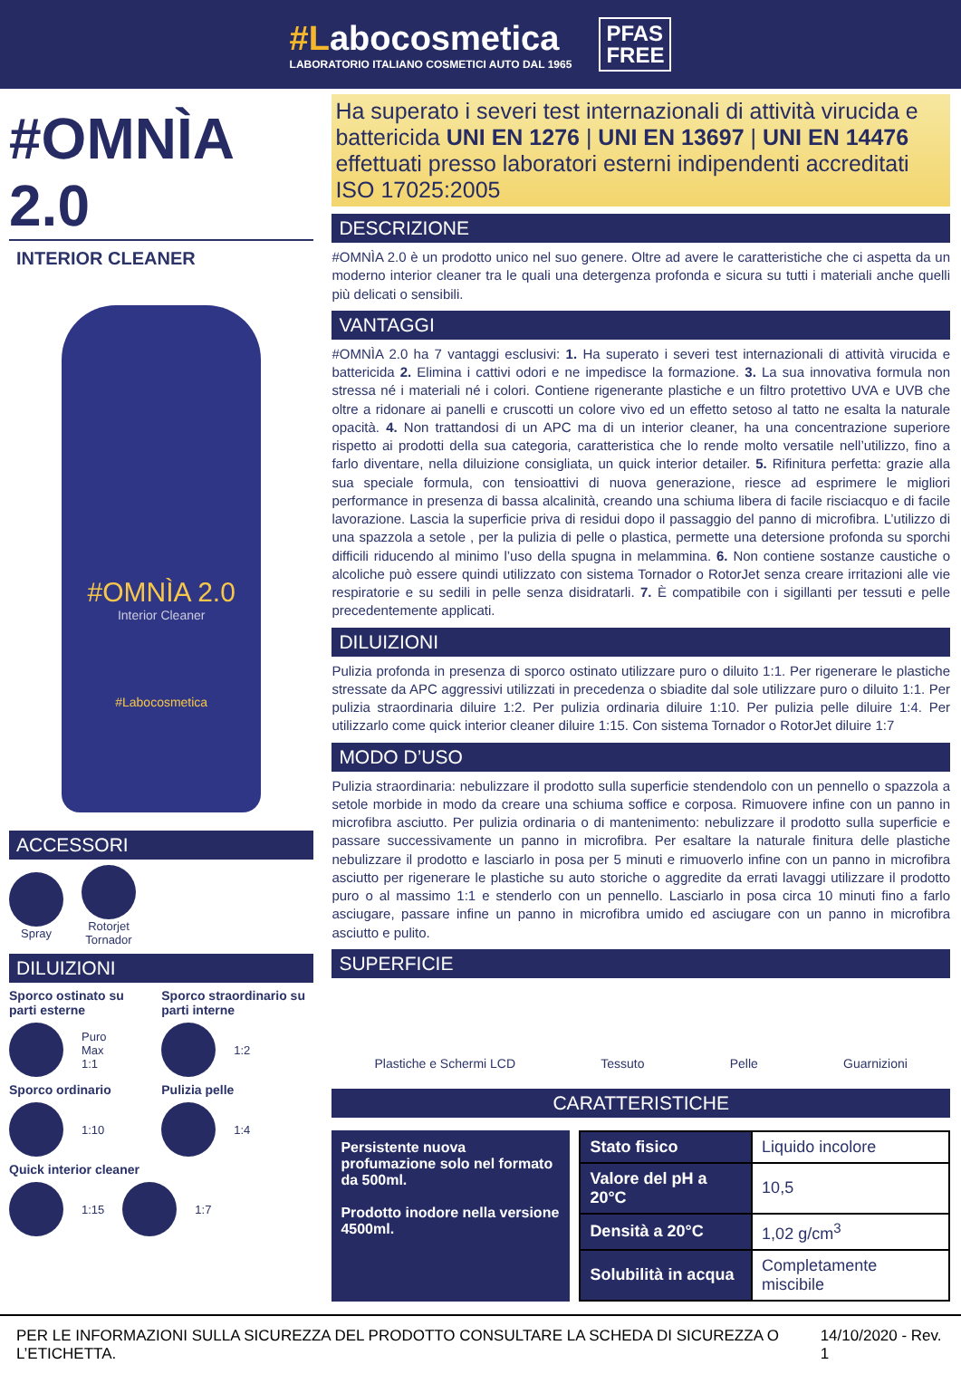#Labocosmetica
LABORATORIO ITALIANO COSMETICI AUTO DAL 1965
PFAS
FREE
#OMNÌA 2.0
INTERIOR CLEANER
#OMNÌA 2.0
Interior Cleaner
#Labocosmetica
ACCESSORI
Spray
Rotorjet
Tornador
DILUIZIONI
Sporco ostinato su parti esterne
Puro
Max
1:1
Sporco ordinario
1:10
Sporco straordinario su parti interne
1:2
Pulizia pelle
1:4
Quick interior cleaner
1:15 1:7
Ha superato i severi test internazionali di attività virucida e battericida UNI EN 1276 | UNI EN 13697 | UNI EN 14476 effettuati presso laboratori esterni indipendenti accreditati ISO 17025:2005
DESCRIZIONE
#OMNÌA 2.0 è un prodotto unico nel suo genere. Oltre ad avere le caratteristiche che ci aspetta da un moderno interior cleaner tra le quali una detergenza profonda e sicura su tutti i materiali anche quelli più delicati o sensibili.
VANTAGGI
#OMNÌA 2.0 ha 7 vantaggi esclusivi: 1. Ha superato i severi test internazionali di attività virucida e battericida 2. Elimina i cattivi odori e ne impedisce la formazione. 3. La sua innovativa formula non stressa né i materiali né i colori. Contiene rigenerante plastiche e un filtro protettivo UVA e UVB che oltre a ridonare ai panelli e cruscotti un colore vivo ed un effetto setoso al tatto ne esalta la naturale opacità. 4. Non trattandosi di un APC ma di un interior cleaner, ha una concentrazione superiore rispetto ai prodotti della sua categoria, caratteristica che lo rende molto versatile nell’utilizzo, fino a farlo diventare, nella diluizione consigliata, un quick interior detailer. 5. Rifinitura perfetta: grazie alla sua speciale formula, con tensioattivi di nuova generazione, riesce ad esprimere le migliori performance in presenza di bassa alcalinità, creando una schiuma libera di facile risciacquo e di facile lavorazione. Lascia la superficie priva di residui dopo il passaggio del panno di microfibra. L’utilizzo di una spazzola a setole , per la pulizia di pelle o plastica, permette una detersione profonda su sporchi difficili riducendo al minimo l’uso della spugna in melammina. 6. Non contiene sostanze caustiche o alcoliche può essere quindi utilizzato con sistema Tornador o RotorJet senza creare irritazioni alle vie respiratorie e su sedili in pelle senza disidratarli. 7. È compatibile con i sigillanti per tessuti e pelle precedentemente applicati.
DILUIZIONI
Pulizia profonda in presenza di sporco ostinato utilizzare puro o diluito 1:1. Per rigenerare le plastiche stressate da APC aggressivi utilizzati in precedenza o sbiadite dal sole utilizzare puro o diluito 1:1. Per pulizia straordinaria diluire 1:2. Per pulizia ordinaria diluire 1:10. Per pulizia pelle diluire 1:4. Per utilizzarlo come quick interior cleaner diluire 1:15. Con sistema Tornador o RotorJet diluire 1:7
MODO D’USO
Pulizia straordinaria: nebulizzare il prodotto sulla superficie stendendolo con un pennello o spazzola a setole morbide in modo da creare una schiuma soffice e corposa. Rimuovere infine con un panno in microfibra asciutto. Per pulizia ordinaria o di mantenimento: nebulizzare il prodotto sulla superficie e passare successivamente un panno in microfibra. Per esaltare la naturale finitura delle plastiche nebulizzare il prodotto e lasciarlo in posa per 5 minuti e rimuoverlo infine con un panno in microfibra asciutto per rigenerare le plastiche su auto storiche o aggredite da errati lavaggi utilizzare il prodotto puro o al massimo 1:1 e stenderlo con un pennello. Lasciarlo in posa circa 10 minuti fino a farlo asciugare, passare infine un panno in microfibra umido ed asciugare con un panno in microfibra asciutto e pulito.
SUPERFICIE
Plastiche e Schermi LCD Tessuto Pelle Guarnizioni
CARATTERISTICHE
Persistente nuova profumazione solo nel formato da 500ml.
Prodotto inodore nella versione 4500ml.
| Stato fisico | Liquido incolore |
| Valore del pH a 20°C | 10,5 |
| Densità a 20°C | 1,02 g/cm<sup>3</sup> |
| Solubilità in acqua | Completamente miscibile |
PER LE INFORMAZIONI SULLA SICUREZZA DEL PRODOTTO CONSULTARE LA SCHEDA DI SICUREZZA O L’ETICHETTA. 14/10/2020 - Rev. 1